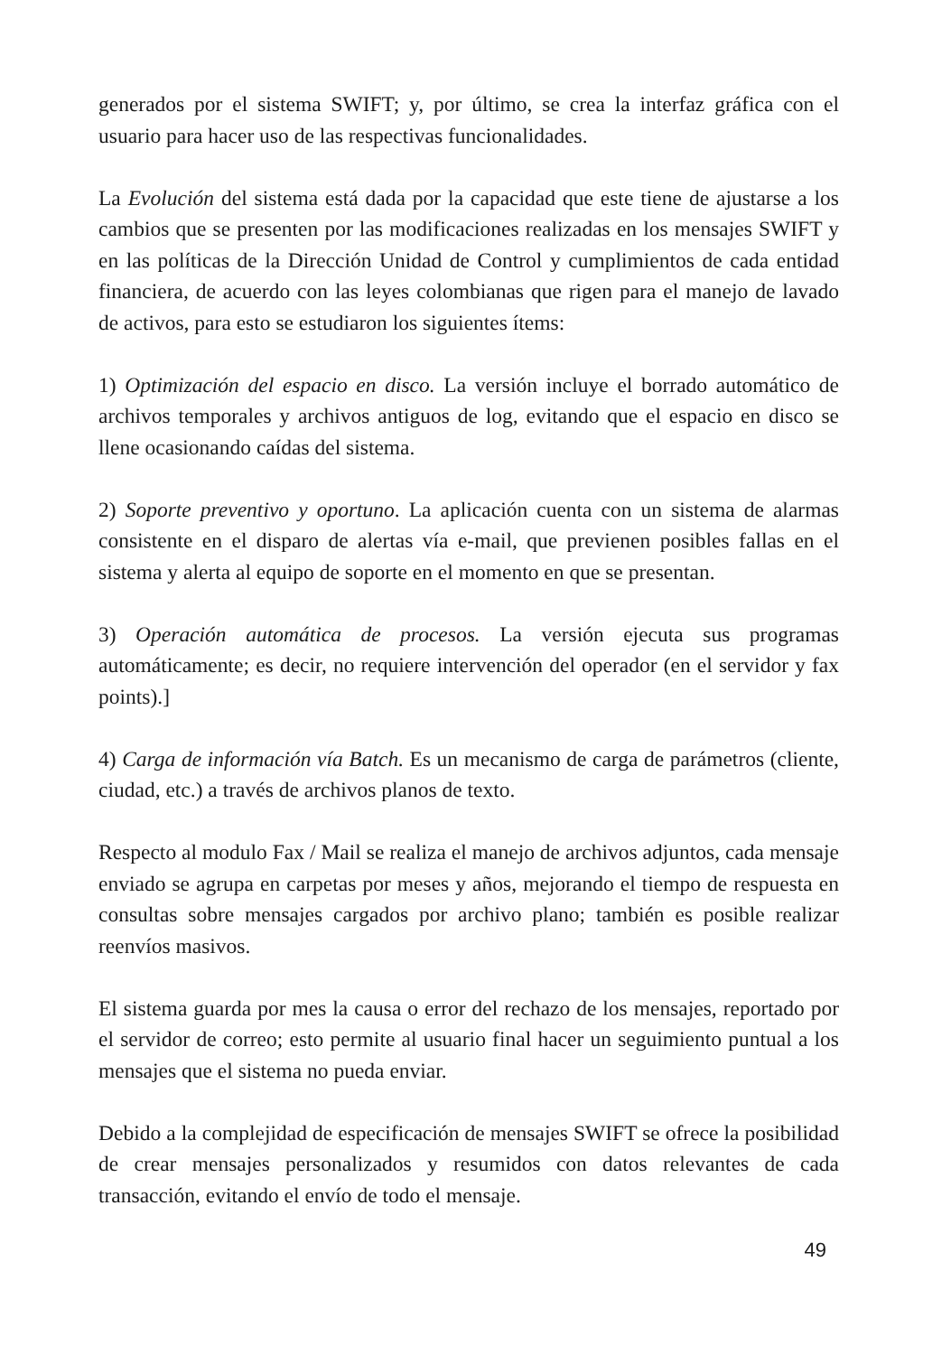generados por el sistema SWIFT; y, por último, se crea la interfaz gráfica con el usuario para hacer uso de las respectivas funcionalidades.
La Evolución del sistema está dada por la capacidad que este tiene de ajustarse a los cambios que se presenten por las modificaciones realizadas en los mensajes SWIFT y en las políticas de la Dirección Unidad de Control y cumplimientos de cada entidad financiera, de acuerdo con las leyes colombianas que rigen para el manejo de lavado de activos, para esto se estudiaron los siguientes ítems:
1) Optimización del espacio en disco. La versión incluye el borrado automático de archivos temporales y archivos antiguos de log, evitando que el espacio en disco se llene ocasionando caídas del sistema.
2) Soporte preventivo y oportuno. La aplicación cuenta con un sistema de alarmas consistente en el disparo de alertas vía e-mail, que previenen posibles fallas en el sistema y alerta al equipo de soporte en el momento en que se presentan.
3) Operación automática de procesos. La versión ejecuta sus programas automáticamente; es decir, no requiere intervención del operador (en el servidor y fax points).]
4) Carga de información vía Batch. Es un mecanismo de carga de parámetros (cliente, ciudad, etc.) a través de archivos planos de texto.
Respecto al modulo Fax / Mail se realiza el manejo de archivos adjuntos, cada mensaje enviado se agrupa en carpetas por meses y años, mejorando el tiempo de respuesta en consultas sobre mensajes cargados por archivo plano; también es posible realizar reenvíos masivos.
El sistema guarda por mes la causa o error del rechazo de los mensajes, reportado por el servidor de correo; esto permite al usuario final hacer un seguimiento puntual a los mensajes que el sistema no pueda enviar.
Debido a la complejidad de especificación de mensajes SWIFT se ofrece la posibilidad de crear mensajes personalizados y resumidos con datos relevantes de cada transacción, evitando el envío de todo el mensaje.
49